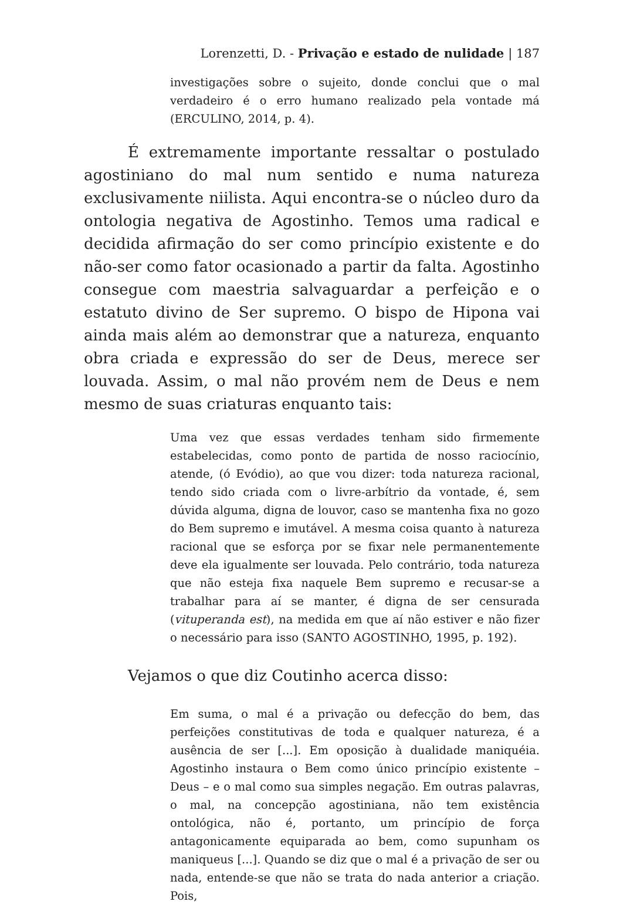Lorenzetti, D. - Privação e estado de nulidade | 187
investigações sobre o sujeito, donde conclui que o mal verdadeiro é o erro humano realizado pela vontade má (ERCULINO, 2014, p. 4).
É extremamente importante ressaltar o postulado agostiniano do mal num sentido e numa natureza exclusivamente niilista. Aqui encontra-se o núcleo duro da ontologia negativa de Agostinho. Temos uma radical e decidida afirmação do ser como princípio existente e do não-ser como fator ocasionado a partir da falta. Agostinho consegue com maestria salvaguardar a perfeição e o estatuto divino de Ser supremo. O bispo de Hipona vai ainda mais além ao demonstrar que a natureza, enquanto obra criada e expressão do ser de Deus, merece ser louvada. Assim, o mal não provém nem de Deus e nem mesmo de suas criaturas enquanto tais:
Uma vez que essas verdades tenham sido firmemente estabelecidas, como ponto de partida de nosso raciocínio, atende, (ó Evódio), ao que vou dizer: toda natureza racional, tendo sido criada com o livre-arbítrio da vontade, é, sem dúvida alguma, digna de louvor, caso se mantenha fixa no gozo do Bem supremo e imutável. A mesma coisa quanto à natureza racional que se esforça por se fixar nele permanentemente deve ela igualmente ser louvada. Pelo contrário, toda natureza que não esteja fixa naquele Bem supremo e recusar-se a trabalhar para aí se manter, é digna de ser censurada (vituperanda est), na medida em que aí não estiver e não fizer o necessário para isso (SANTO AGOSTINHO, 1995, p. 192).
Vejamos o que diz Coutinho acerca disso:
Em suma, o mal é a privação ou defecção do bem, das perfeições constitutivas de toda e qualquer natureza, é a ausência de ser [...]. Em oposição à dualidade maniquéia. Agostinho instaura o Bem como único princípio existente – Deus – e o mal como sua simples negação. Em outras palavras, o mal, na concepção agostiniana, não tem existência ontológica, não é, portanto, um princípio de força antagonicamente equiparada ao bem, como supunham os maniqueus [...]. Quando se diz que o mal é a privação de ser ou nada, entende-se que não se trata do nada anterior a criação. Pois,